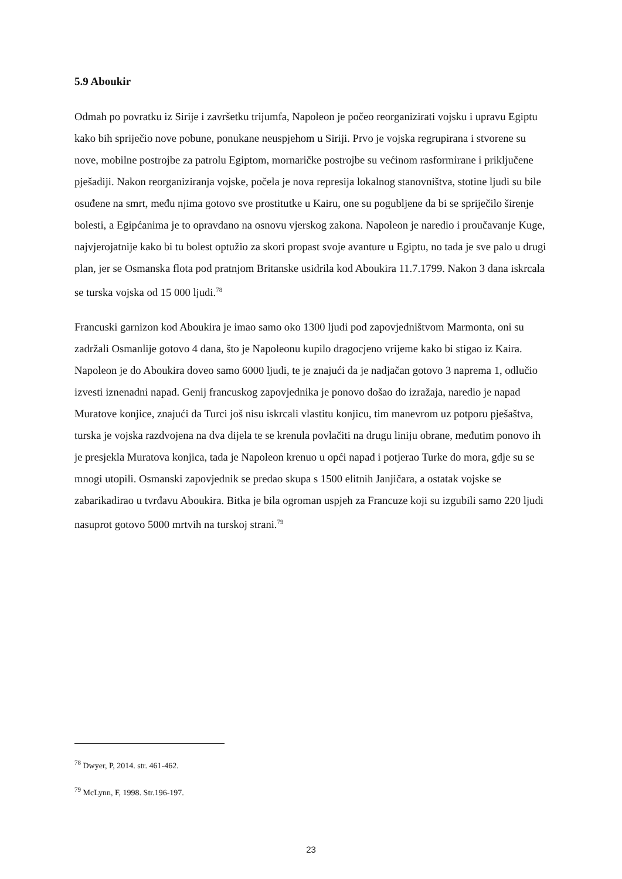5.9 Aboukir
Odmah po povratku iz Sirije i završetku trijumfa, Napoleon je počeo reorganizirati vojsku i upravu Egiptu kako bih spriječio nove pobune, ponukane neuspjehom u Siriji. Prvo je vojska regrupirana i stvorene su nove, mobilne postrojbe za patrolu Egiptom, mornaričke postrojbe su većinom rasformirane i priključene pješadiji. Nakon reorganiziranja vojske, počela je nova represija lokalnog stanovništva, stotine ljudi su bile osuđene na smrt, među njima gotovo sve prostitutke u Kairu, one su pogubljene da bi se spriječilo širenje bolesti, a Egipćanima je to opravdano na osnovu vjerskog zakona. Napoleon je naredio i proučavanje Kuge, najvjerojatnije kako bi tu bolest optužio za skori propast svoje avanture u Egiptu, no tada je sve palo u drugi plan, jer se Osmanska flota pod pratnjom Britanske usidrila kod Aboukira 11.7.1799. Nakon 3 dana iskrcala se turska vojska od 15 000 ljudi.<sup>78</sup>
Francuski garnizon kod Aboukira je imao samo oko 1300 ljudi pod zapovjedništvom Marmonta, oni su zadržali Osmanlije gotovo 4 dana, što je Napoleonu kupilo dragocjeno vrijeme kako bi stigao iz Kaira. Napoleon je do Aboukira doveo samo 6000 ljudi, te je znajući da je nadjačan gotovo 3 naprema 1, odlučio izvesti iznenadni napad. Genij francuskog zapovjednika je ponovo došao do izražaja, naredio je napad Muratove konjice, znajući da Turci još nisu iskrcali vlastitu konjicu, tim manevrom uz potporu pješaštva, turska je vojska razdvojena na dva dijela te se krenula povlačiti na drugu liniju obrane, međutim ponovo ih je presjekla Muratova konjica, tada je Napoleon krenuo u opći napad i potjerao Turke do mora, gdje su se mnogi utopili. Osmanski zapovjednik se predao skupa s 1500 elitnih Janjičara, a ostatak vojske se zabarikadirao u tvrđavu Aboukira. Bitka je bila ogroman uspjeh za Francuze koji su izgubili samo 220 ljudi nasuprot gotovo 5000 mrtvih na turskoj strani.<sup>79</sup>
<sup>78</sup> Dwyer, P, 2014. str. 461-462.
<sup>79</sup> McLynn, F, 1998. Str.196-197.
23